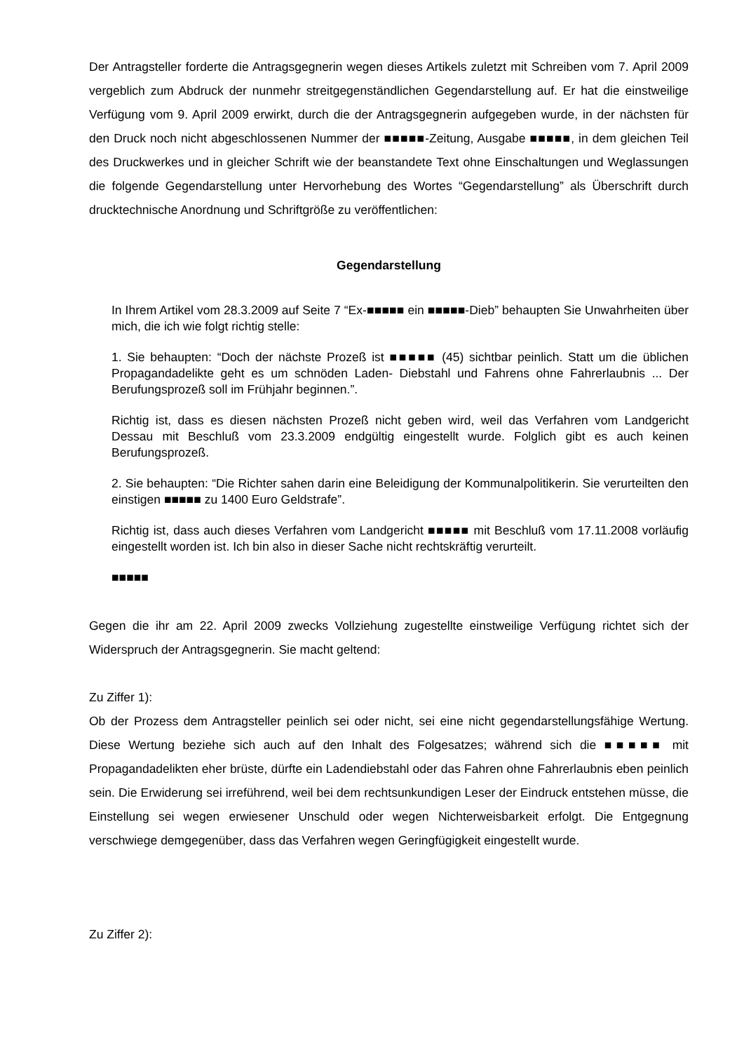Der Antragsteller forderte die Antragsgegnerin wegen dieses Artikels zuletzt mit Schreiben vom 7. April 2009 vergeblich zum Abdruck der nunmehr streitgegenständlichen Gegendarstellung auf. Er hat die einstweilige Verfügung vom 9. April 2009 erwirkt, durch die der Antragsgegnerin aufgegeben wurde, in der nächsten für den Druck noch nicht abgeschlossenen Nummer der ■■■■■-Zeitung, Ausgabe ■■■■■, in dem gleichen Teil des Druckwerkes und in gleicher Schrift wie der beanstandete Text ohne Einschaltungen und Weglassungen die folgende Gegendarstellung unter Hervorhebung des Wortes “Gegendarstellung” als Überschrift durch drucktechnische Anordnung und Schriftgröße zu veröffentlichen:
Gegendarstellung
In Ihrem Artikel vom 28.3.2009 auf Seite 7 “Ex-■■■■■ ein ■■■■■-Dieb” behaupten Sie Unwahrheiten über mich, die ich wie folgt richtig stelle:
1. Sie behaupten: “Doch der nächste Prozeß ist ■■■■■ (45) sichtbar peinlich. Statt um die üblichen Propagandadelikte geht es um schnöden Laden- Diebstahl und Fahrens ohne Fahrerlaubnis ... Der Berufungsprozeß soll im Frühjahr beginnen.”.
Richtig ist, dass es diesen nächsten Prozeß nicht geben wird, weil das Verfahren vom Landgericht Dessau mit Beschluß vom 23.3.2009 endgültig eingestellt wurde. Folglich gibt es auch keinen Berufungsprozeß.
2. Sie behaupten: “Die Richter sahen darin eine Beleidigung der Kommunalpolitikerin. Sie verurteilten den einstigen ■■■■■ zu 1400 Euro Geldstrafe”.
Richtig ist, dass auch dieses Verfahren vom Landgericht ■■■■■ mit Beschluß vom 17.11.2008 vorläufig eingestellt worden ist. Ich bin also in dieser Sache nicht rechtskräftig verurteilt.
■■■■■
Gegen die ihr am 22. April 2009 zwecks Vollziehung zugestellte einstweilige Verfügung richtet sich der Widerspruch der Antragsgegnerin. Sie macht geltend:
Zu Ziffer 1):
Ob der Prozess dem Antragsteller peinlich sei oder nicht, sei eine nicht gegendarstellungsfähige Wertung. Diese Wertung beziehe sich auch auf den Inhalt des Folgesatzes; während sich die ■■■■■ mit Propagandadelikten eher brüste, dürfte ein Ladendiebstahl oder das Fahren ohne Fahrerlaubnis eben peinlich sein. Die Erwiderung sei irreführend, weil bei dem rechtsunkundigen Leser der Eindruck entstehen müsse, die Einstellung sei wegen erwiesener Unschuld oder wegen Nichterweisbarkeit erfolgt. Die Entgegnung verschwiege demgegenüber, dass das Verfahren wegen Geringfügigkeit eingestellt wurde.
Zu Ziffer 2):